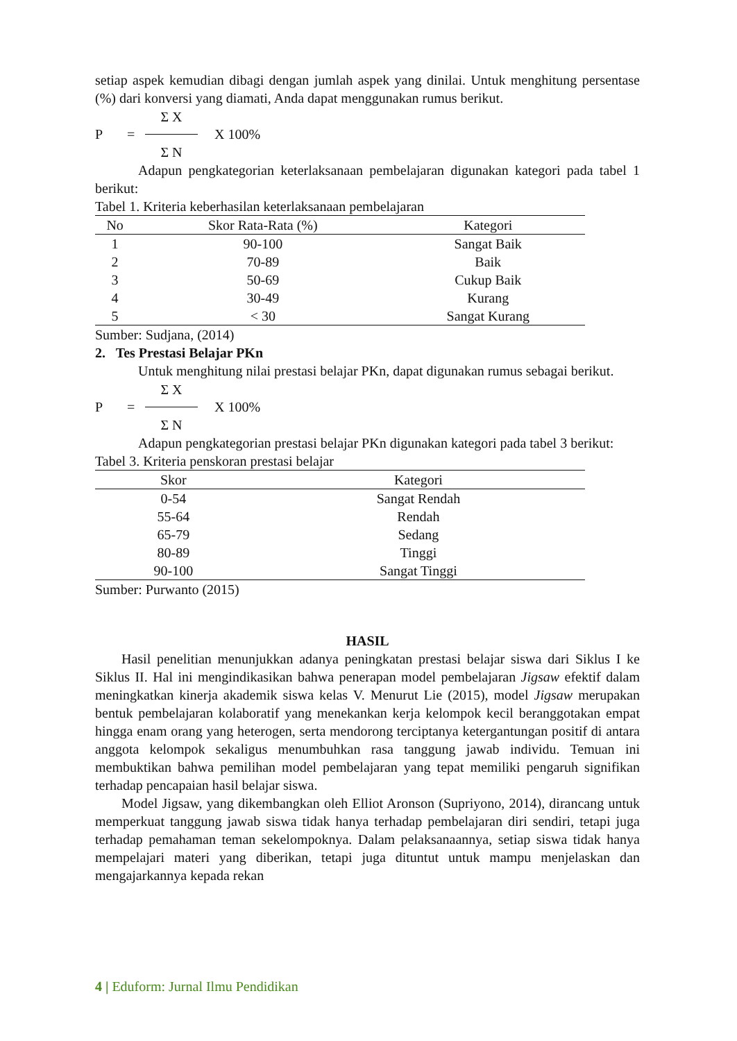setiap aspek kemudian dibagi dengan jumlah aspek yang dinilai. Untuk menghitung persentase (%) dari konversi yang diamati, Anda dapat menggunakan rumus berikut.
P = Σ X Σ N X 100%
Adapun pengkategorian keterlaksanaan pembelajaran digunakan kategori pada tabel 1 berikut:
Tabel 1. Kriteria keberhasilan keterlaksanaan pembelajaran
| No | Skor Rata-Rata (%) | Kategori |
| --- | --- | --- |
| 1 | 90-100 | Sangat Baik |
| 2 | 70-89 | Baik |
| 3 | 50-69 | Cukup Baik |
| 4 | 30-49 | Kurang |
| 5 | < 30 | Sangat Kurang |
Sumber: Sudjana, (2014)
2. Tes Prestasi Belajar PKn
Untuk menghitung nilai prestasi belajar PKn, dapat digunakan rumus sebagai berikut.
P = Σ X Σ N X 100%
Adapun pengkategorian prestasi belajar PKn digunakan kategori pada tabel 3 berikut:
Tabel 3. Kriteria penskoran prestasi belajar
| Skor | Kategori |
| --- | --- |
| 0-54 | Sangat Rendah |
| 55-64 | Rendah |
| 65-79 | Sedang |
| 80-89 | Tinggi |
| 90-100 | Sangat Tinggi |
Sumber: Purwanto (2015)
HASIL
Hasil penelitian menunjukkan adanya peningkatan prestasi belajar siswa dari Siklus I ke Siklus II. Hal ini mengindikasikan bahwa penerapan model pembelajaran Jigsaw efektif dalam meningkatkan kinerja akademik siswa kelas V. Menurut Lie (2015), model Jigsaw merupakan bentuk pembelajaran kolaboratif yang menekankan kerja kelompok kecil beranggotakan empat hingga enam orang yang heterogen, serta mendorong terciptanya ketergantungan positif di antara anggota kelompok sekaligus menumbuhkan rasa tanggung jawab individu. Temuan ini membuktikan bahwa pemilihan model pembelajaran yang tepat memiliki pengaruh signifikan terhadap pencapaian hasil belajar siswa.
Model Jigsaw, yang dikembangkan oleh Elliot Aronson (Supriyono, 2014), dirancang untuk memperkuat tanggung jawab siswa tidak hanya terhadap pembelajaran diri sendiri, tetapi juga terhadap pemahaman teman sekelompoknya. Dalam pelaksanaannya, setiap siswa tidak hanya mempelajari materi yang diberikan, tetapi juga dituntut untuk mampu menjelaskan dan mengajarkannya kepada rekan
4 | Eduform: Jurnal Ilmu Pendidikan